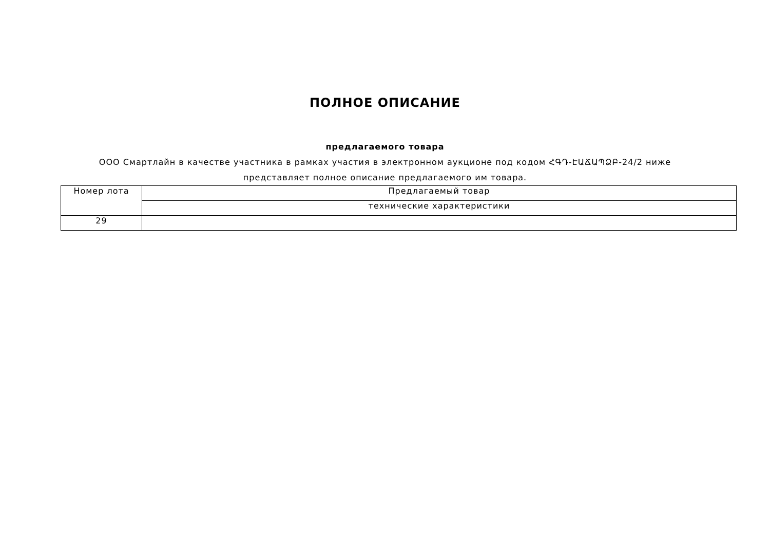ПОЛНОЕ ОПИСАНИЕ
предлагаемого товара
ООО Смартлайн в качестве участника в рамках участия в электронном аукционе под кодом ՀԳԴ-ԷԱՃԱՊՁԲ-24/2 ниже представляет полное описание предлагаемого им товара.
| Номер лота | Предлагаемый товар |
| | технические характеристики |
| 29 | |